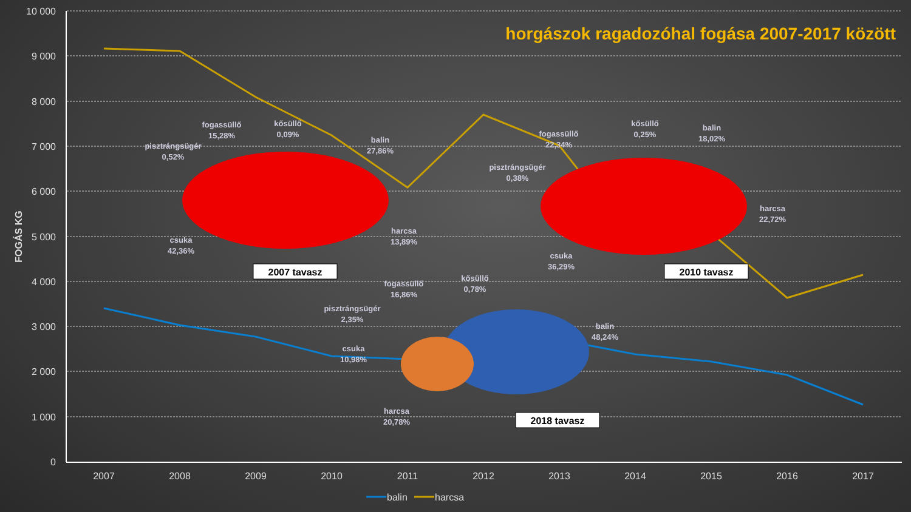horgászok ragadozóhal fogása 2007-2017 között
10 000
9 000
8 000
7 000
6 000
5 000
4 000
3 000
2 000
1 000
0
2007
2008
2009
2010
2011
2012
2013
2014
2015
2016
2017
FOGÁS KG
fogassüllő
15,28%
kősüllő
0,09%
pisztrángsügér
0,52%
balin
27,86%
harcsa
13,89%
csuka
42,36%
fogassüllő
22,34%
kősüllő
0,25%
balin
18,02%
pisztrángsügér
0,38%
harcsa
22,72%
csuka
36,29%
fogassüllő
16,86%
kősüllő
0,78%
pisztrángsügér
2,35%
balin
48,24%
csuka
10,98%
harcsa
20,78%
2007 tavasz
2010 tavasz
2018 tavasz
balin
harcsa